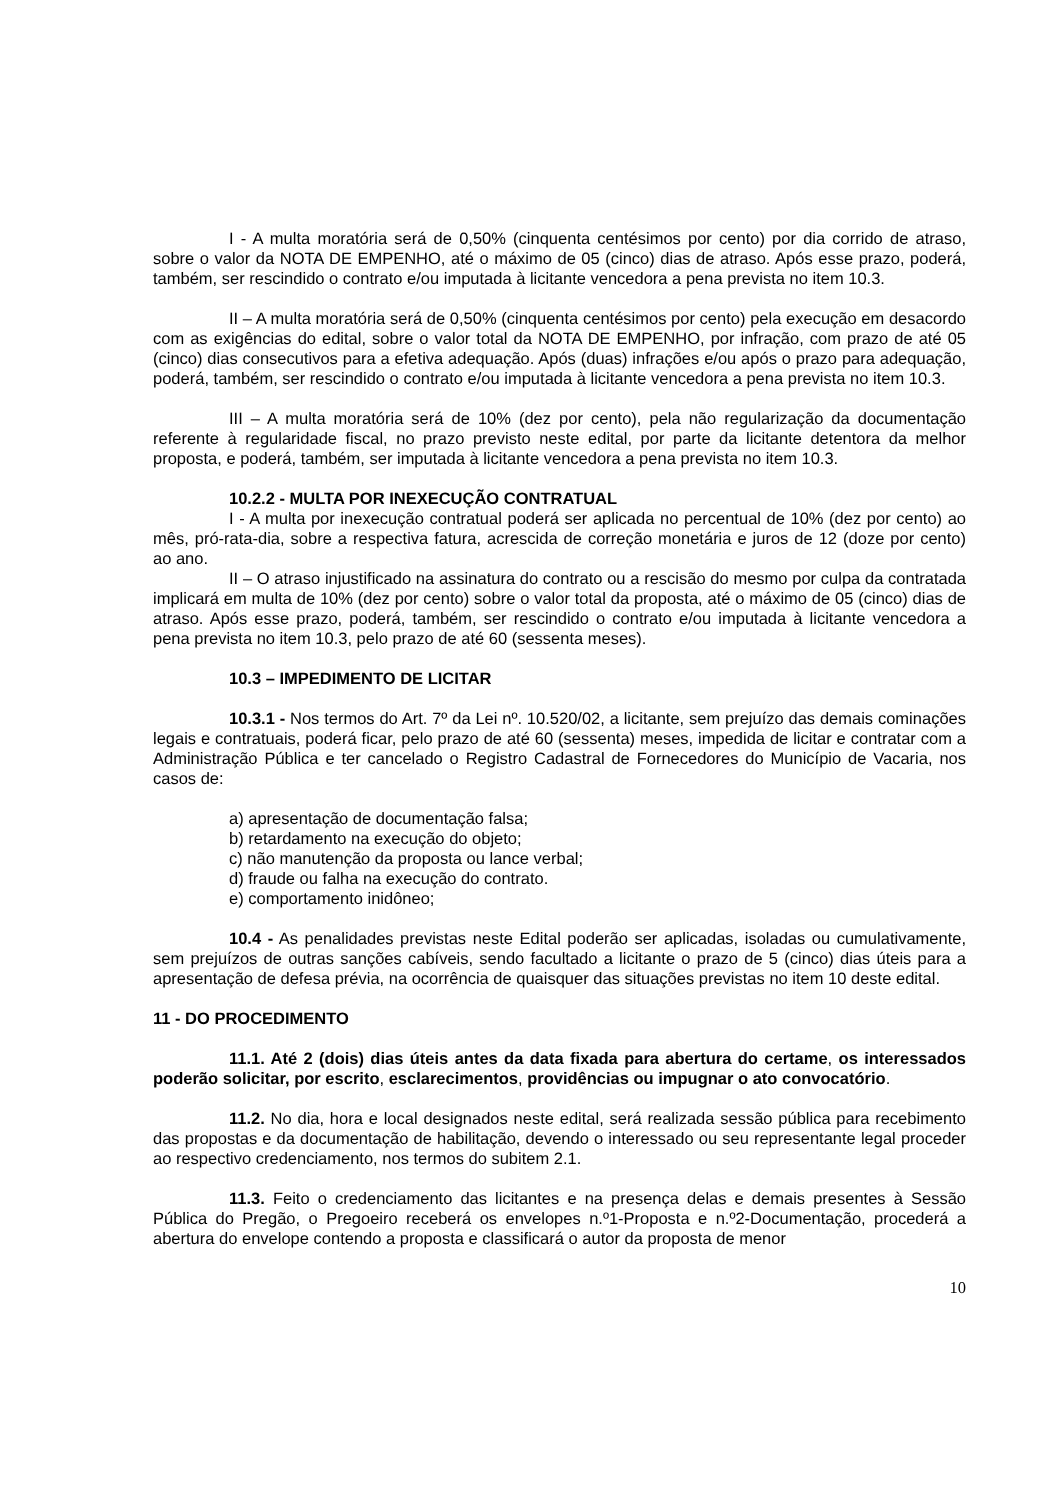I - A multa moratória será de 0,50% (cinquenta centésimos por cento) por dia corrido de atraso, sobre o valor da NOTA DE EMPENHO, até o máximo de 05 (cinco) dias de atraso. Após esse prazo, poderá, também, ser rescindido o contrato e/ou imputada à licitante vencedora a pena prevista no item 10.3.
II – A multa moratória será de 0,50% (cinquenta centésimos por cento) pela execução em desacordo com as exigências do edital, sobre o valor total da NOTA DE EMPENHO, por infração, com prazo de até 05 (cinco) dias consecutivos para a efetiva adequação. Após (duas) infrações e/ou após o prazo para adequação, poderá, também, ser rescindido o contrato e/ou imputada à licitante vencedora a pena prevista no item 10.3.
III – A multa moratória será de 10% (dez por cento), pela não regularização da documentação referente à regularidade fiscal, no prazo previsto neste edital, por parte da licitante detentora da melhor proposta, e poderá, também, ser imputada à licitante vencedora a pena prevista no item 10.3.
10.2.2 - MULTA POR INEXECUÇÃO CONTRATUAL
I - A multa por inexecução contratual poderá ser aplicada no percentual de 10% (dez por cento) ao mês, pró-rata-dia, sobre a respectiva fatura, acrescida de correção monetária e juros de 12 (doze por cento) ao ano.
II – O atraso injustificado na assinatura do contrato ou a rescisão do mesmo por culpa da contratada implicará em multa de 10% (dez por cento) sobre o valor total da proposta, até o máximo de 05 (cinco) dias de atraso. Após esse prazo, poderá, também, ser rescindido o contrato e/ou imputada à licitante vencedora a pena prevista no item 10.3, pelo prazo de até 60 (sessenta meses).
10.3 – IMPEDIMENTO DE LICITAR
10.3.1 - Nos termos do Art. 7º da Lei nº. 10.520/02, a licitante, sem prejuízo das demais cominações legais e contratuais, poderá ficar, pelo prazo de até 60 (sessenta) meses, impedida de licitar e contratar com a Administração Pública e ter cancelado o Registro Cadastral de Fornecedores do Município de Vacaria, nos casos de:
a) apresentação de documentação falsa;
b) retardamento na execução do objeto;
c) não manutenção da proposta ou lance verbal;
d) fraude ou falha na execução do contrato.
e) comportamento inidôneo;
10.4 - As penalidades previstas neste Edital poderão ser aplicadas, isoladas ou cumulativamente, sem prejuízos de outras sanções cabíveis, sendo facultado a licitante o prazo de 5 (cinco) dias úteis para a apresentação de defesa prévia, na ocorrência de quaisquer das situações previstas no item 10 deste edital.
11 - DO PROCEDIMENTO
11.1. Até 2 (dois) dias úteis antes da data fixada para abertura do certame, os interessados poderão solicitar, por escrito, esclarecimentos, providências ou impugnar o ato convocatório.
11.2. No dia, hora e local designados neste edital, será realizada sessão pública para recebimento das propostas e da documentação de habilitação, devendo o interessado ou seu representante legal proceder ao respectivo credenciamento, nos termos do subitem 2.1.
11.3. Feito o credenciamento das licitantes e na presença delas e demais presentes à Sessão Pública do Pregão, o Pregoeiro receberá os envelopes n.º1-Proposta e n.º2-Documentação, procederá a abertura do envelope contendo a proposta e classificará o autor da proposta de menor
10